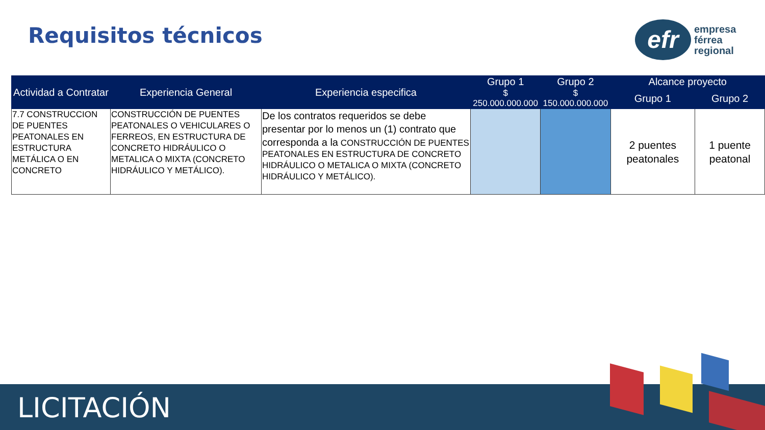Requisitos técnicos
efr
empresa
férrea
regional
| Actividad a Contratar | Experiencia General | Experiencia especifica | Grupo 1 | Grupo 2 | Alcance proyecto | |
| --- | --- | --- | --- | --- | --- | --- |
| | | | $ 250.000.000.000 | $ 150.000.000.000 | Grupo 1 | Grupo 2 |
| 7.7 CONSTRUCCION DE PUENTES PEATONALES EN ESTRUCTURA METÁLICA O EN CONCRETO | CONSTRUCCIÓN DE PUENTES PEATONALES O VEHICULARES O FERREOS, EN ESTRUCTURA DE CONCRETO HIDRÁULICO O METALICA O MIXTA (CONCRETO HIDRÁULICO Y METÁLICO). | De los contratos requeridos se debe presentar por lo menos un (1) contrato que corresponda a la CONSTRUCCIÓN DE PUENTES PEATONALES EN ESTRUCTURA DE CONCRETO HIDRÁULICO O METALICA O MIXTA (CONCRETO HIDRÁULICO Y METÁLICO). | | | 2 puentes peatonales | 1 puente peatonal |
LICITACIÓN